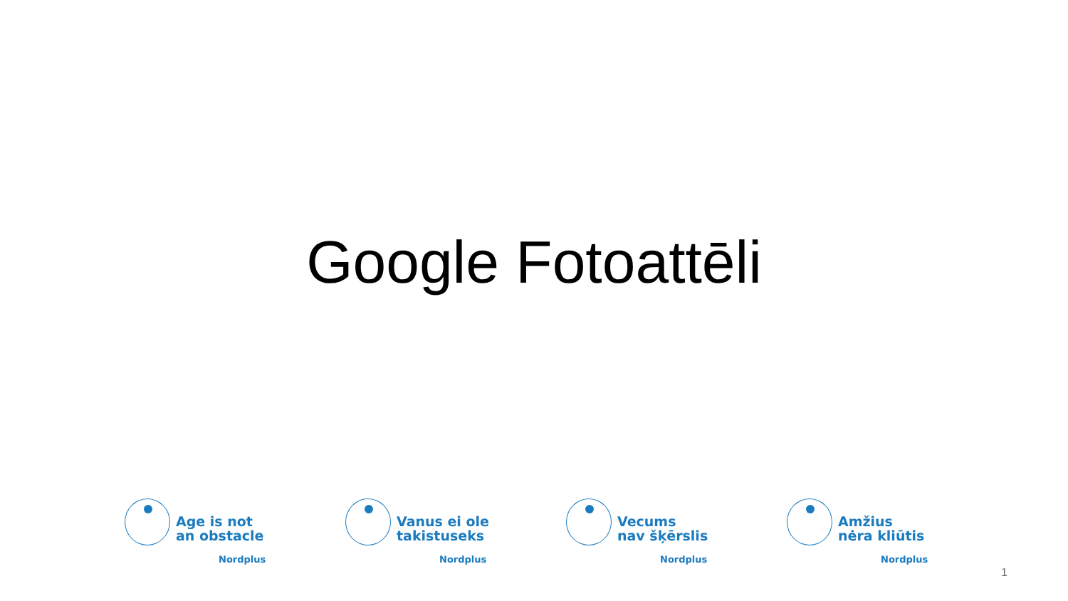Google Fotoattēli
Age is not
an obstacle
Nordplus
Vanus ei ole
takistuseks
Nordplus
Vecums
nav šķērslis
Nordplus
Amžius
nėra kliūtis
Nordplus
1